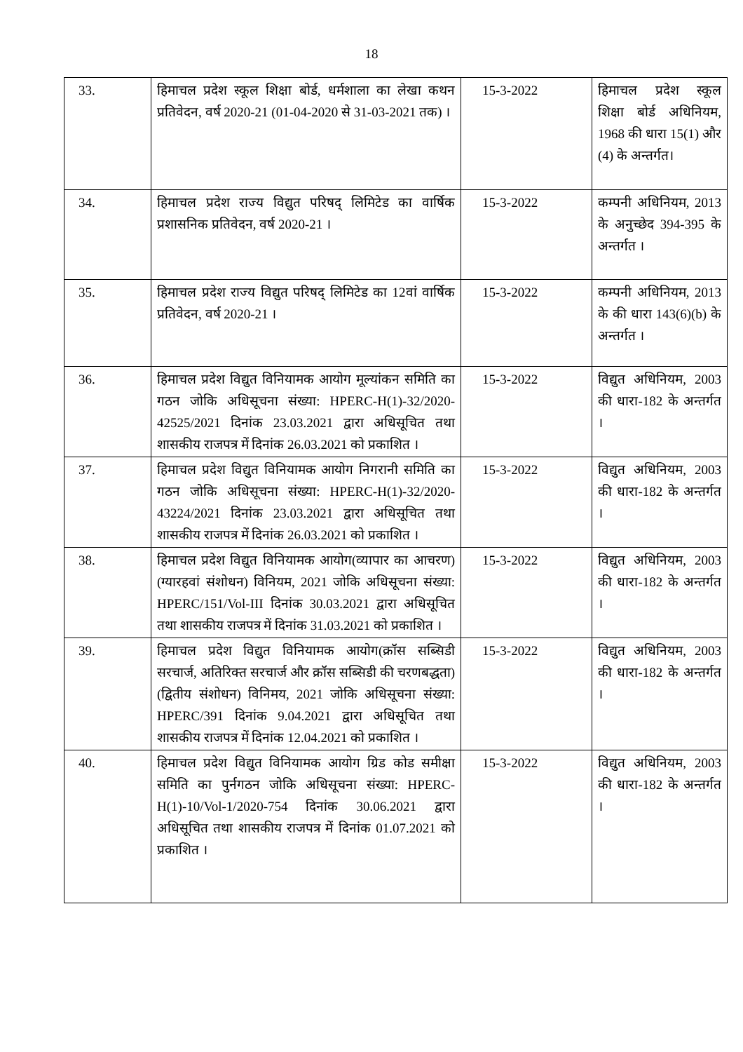18
| 33. | हिमाचल प्रदेश स्कूल शिक्षा बोर्ड, धर्मशाला का लेखा कथन प्रतिवेदन, वर्ष 2020-21 (01-04-2020 से 31-03-2021 तक) । | 15-3-2022 | हिमाचल प्रदेश स्कूल शिक्षा बोर्ड अधिनियम, 1968 की धारा 15(1) और (4) के अन्तर्गत। |
| 34. | हिमाचल प्रदेश राज्य विद्युत परिषद् लिमिटेड का वार्षिक प्रशासनिक प्रतिवेदन, वर्ष 2020-21 । | 15-3-2022 | कम्पनी अधिनियम, 2013 के अनुच्छेद 394-395 के अन्तर्गत । |
| 35. | हिमाचल प्रदेश राज्य विद्युत परिषद् लिमिटेड का 12वां वार्षिक प्रतिवेदन, वर्ष 2020-21 । | 15-3-2022 | कम्पनी अधिनियम, 2013 के की धारा 143(6)(b) के अन्तर्गत । |
| 36. | हिमाचल प्रदेश विद्युत विनियामक आयोग मूल्यांकन समिति का गठन जोकि अधिसूचना संख्या: HPERC-H(1)-32/2020-42525/2021 दिनांक 23.03.2021 द्वारा अधिसूचित तथा शासकीय राजपत्र में दिनांक 26.03.2021 को प्रकाशित । | 15-3-2022 | विद्युत अधिनियम, 2003 की धारा-182 के अन्तर्गत । |
| 37. | हिमाचल प्रदेश विद्युत विनियामक आयोग निगरानी समिति का गठन जोकि अधिसूचना संख्या: HPERC-H(1)-32/2020-43224/2021 दिनांक 23.03.2021 द्वारा अधिसूचित तथा शासकीय राजपत्र में दिनांक 26.03.2021 को प्रकाशित । | 15-3-2022 | विद्युत अधिनियम, 2003 की धारा-182 के अन्तर्गत । |
| 38. | हिमाचल प्रदेश विद्युत विनियामक आयोग(व्यापार का आचरण) (ग्यारहवां संशोधन) विनियम, 2021 जोकि अधिसूचना संख्या: HPERC/151/Vol-III दिनांक 30.03.2021 द्वारा अधिसूचित तथा शासकीय राजपत्र में दिनांक 31.03.2021 को प्रकाशित । | 15-3-2022 | विद्युत अधिनियम, 2003 की धारा-182 के अन्तर्गत । |
| 39. | हिमाचल प्रदेश विद्युत विनियामक आयोग(क्रॉस सब्सिडी सरचार्ज, अतिरिक्त सरचार्ज और क्रॉस सब्सिडी की चरणबद्धता) (द्वितीय संशोधन) विनिमय, 2021 जोकि अधिसूचना संख्या: HPERC/391 दिनांक 9.04.2021 द्वारा अधिसूचित तथा शासकीय राजपत्र में दिनांक 12.04.2021 को प्रकाशित । | 15-3-2022 | विद्युत अधिनियम, 2003 की धारा-182 के अन्तर्गत । |
| 40. | हिमाचल प्रदेश विद्युत विनियामक आयोग ग्रिड कोड समीक्षा समिति का पुर्नगठन जोकि अधिसूचना संख्या: HPERC-H(1)-10/Vol-1/2020-754 दिनांक 30.06.2021 द्वारा अधिसूचित तथा शासकीय राजपत्र में दिनांक 01.07.2021 को प्रकाशित । | 15-3-2022 | विद्युत अधिनियम, 2003 की धारा-182 के अन्तर्गत । |